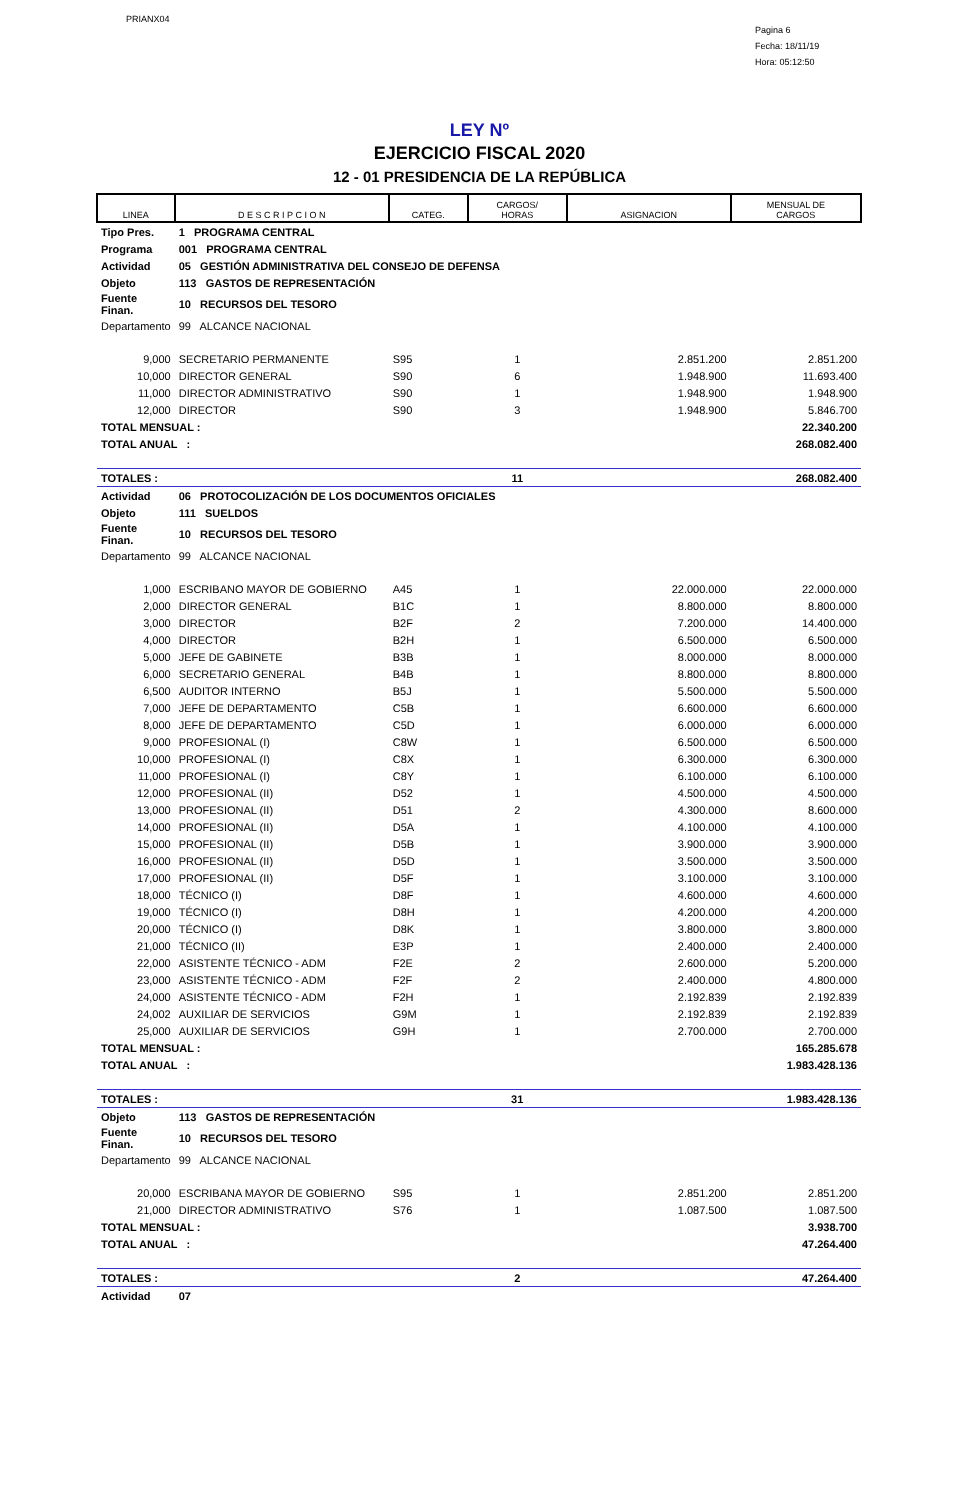PRIANX04
Pagina 6
Fecha: 18/11/19
Hora: 05:12:50
LEY Nº
EJERCICIO FISCAL 2020
12 - 01 PRESIDENCIA DE LA REPÚBLICA
| LINEA | D E S C R I P C I O N | CATEG. | CARGOS/ HORAS | ASIGNACION | MENSUAL DE CARGOS |
| --- | --- | --- | --- | --- | --- |
| Tipo Pres. | 1 PROGRAMA CENTRAL | | | | |
| Programa | 001 PROGRAMA CENTRAL | | | | |
| Actividad | 05 GESTIÓN ADMINISTRATIVA DEL CONSEJO DE DEFENSA | | | | |
| Objeto | 113 GASTOS DE REPRESENTACIÓN | | | | |
| Fuente Finan. | 10 RECURSOS DEL TESORO | | | | |
| Departamento | 99 ALCANCE NACIONAL | | | | |
| 9,000 | SECRETARIO PERMANENTE | S95 | 1 | 2.851.200 | 2.851.200 |
| 10,000 | DIRECTOR GENERAL | S90 | 6 | 1.948.900 | 11.693.400 |
| 11,000 | DIRECTOR ADMINISTRATIVO | S90 | 1 | 1.948.900 | 1.948.900 |
| 12,000 | DIRECTOR | S90 | 3 | 1.948.900 | 5.846.700 |
| TOTAL MENSUAL : | | | | | 22.340.200 |
| TOTAL ANUAL : | | | | | 268.082.400 |
| TOTALES : | | | 11 | | 268.082.400 |
| Actividad | 06 PROTOCOLIZACIÓN DE LOS DOCUMENTOS OFICIALES | | | | |
| Objeto | 111 SUELDOS | | | | |
| Fuente Finan. | 10 RECURSOS DEL TESORO | | | | |
| Departamento | 99 ALCANCE NACIONAL | | | | |
| 1,000 | ESCRIBANO MAYOR DE GOBIERNO | A45 | 1 | 22.000.000 | 22.000.000 |
| 2,000 | DIRECTOR GENERAL | B1C | 1 | 8.800.000 | 8.800.000 |
| 3,000 | DIRECTOR | B2F | 2 | 7.200.000 | 14.400.000 |
| 4,000 | DIRECTOR | B2H | 1 | 6.500.000 | 6.500.000 |
| 5,000 | JEFE DE GABINETE | B3B | 1 | 8.000.000 | 8.000.000 |
| 6,000 | SECRETARIO GENERAL | B4B | 1 | 8.800.000 | 8.800.000 |
| 6,500 | AUDITOR INTERNO | B5J | 1 | 5.500.000 | 5.500.000 |
| 7,000 | JEFE DE DEPARTAMENTO | C5B | 1 | 6.600.000 | 6.600.000 |
| 8,000 | JEFE DE DEPARTAMENTO | C5D | 1 | 6.000.000 | 6.000.000 |
| 9,000 | PROFESIONAL (I) | C8W | 1 | 6.500.000 | 6.500.000 |
| 10,000 | PROFESIONAL (I) | C8X | 1 | 6.300.000 | 6.300.000 |
| 11,000 | PROFESIONAL (I) | C8Y | 1 | 6.100.000 | 6.100.000 |
| 12,000 | PROFESIONAL (II) | D52 | 1 | 4.500.000 | 4.500.000 |
| 13,000 | PROFESIONAL (II) | D51 | 2 | 4.300.000 | 8.600.000 |
| 14,000 | PROFESIONAL (II) | D5A | 1 | 4.100.000 | 4.100.000 |
| 15,000 | PROFESIONAL (II) | D5B | 1 | 3.900.000 | 3.900.000 |
| 16,000 | PROFESIONAL (II) | D5D | 1 | 3.500.000 | 3.500.000 |
| 17,000 | PROFESIONAL (II) | D5F | 1 | 3.100.000 | 3.100.000 |
| 18,000 | TÉCNICO (I) | D8F | 1 | 4.600.000 | 4.600.000 |
| 19,000 | TÉCNICO (I) | D8H | 1 | 4.200.000 | 4.200.000 |
| 20,000 | TÉCNICO (I) | D8K | 1 | 3.800.000 | 3.800.000 |
| 21,000 | TÉCNICO (II) | E3P | 1 | 2.400.000 | 2.400.000 |
| 22,000 | ASISTENTE TÉCNICO - ADM | F2E | 2 | 2.600.000 | 5.200.000 |
| 23,000 | ASISTENTE TÉCNICO - ADM | F2F | 2 | 2.400.000 | 4.800.000 |
| 24,000 | ASISTENTE TÉCNICO - ADM | F2H | 1 | 2.192.839 | 2.192.839 |
| 24,002 | AUXILIAR DE SERVICIOS | G9M | 1 | 2.192.839 | 2.192.839 |
| 25,000 | AUXILIAR DE SERVICIOS | G9H | 1 | 2.700.000 | 2.700.000 |
| TOTAL MENSUAL : | | | | | 165.285.678 |
| TOTAL ANUAL : | | | | | 1.983.428.136 |
| TOTALES : | | | 31 | | 1.983.428.136 |
| Objeto | 113 GASTOS DE REPRESENTACIÓN | | | | |
| Fuente Finan. | 10 RECURSOS DEL TESORO | | | | |
| Departamento | 99 ALCANCE NACIONAL | | | | |
| 20,000 | ESCRIBANA MAYOR DE GOBIERNO | S95 | 1 | 2.851.200 | 2.851.200 |
| 21,000 | DIRECTOR ADMINISTRATIVO | S76 | 1 | 1.087.500 | 1.087.500 |
| TOTAL MENSUAL : | | | | | 3.938.700 |
| TOTAL ANUAL : | | | | | 47.264.400 |
| TOTALES : | | | 2 | | 47.264.400 |
| Actividad | 07 | | | | |